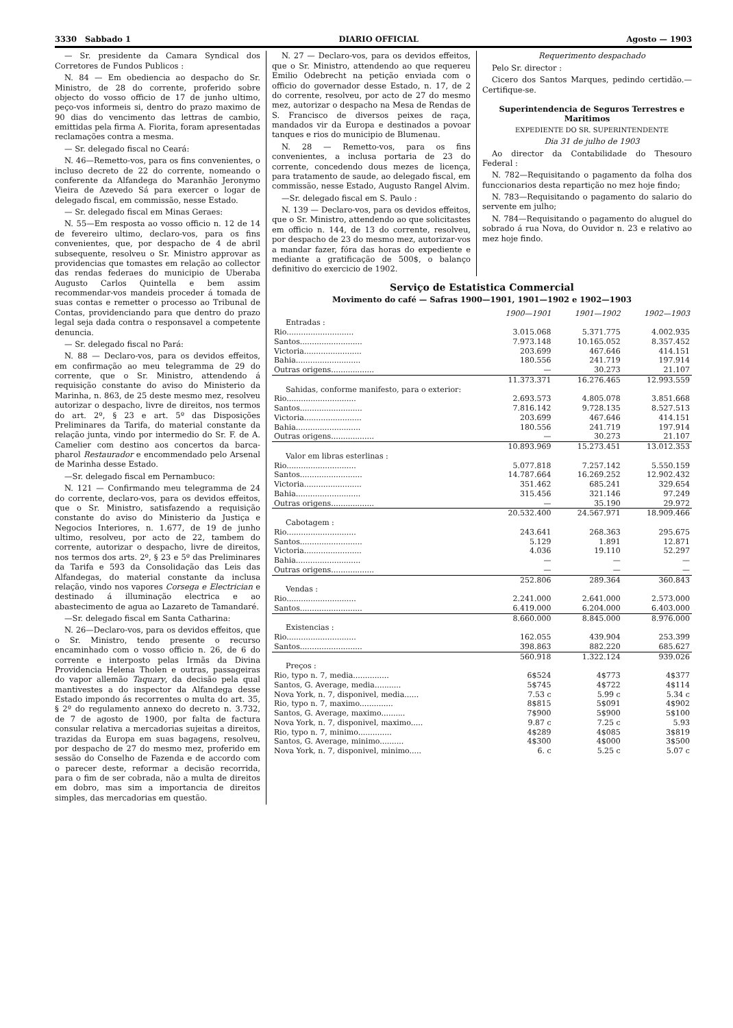3330 Sabbado 1 DIARIO OFFICIAL Agosto — 1903
— Sr. presidente da Camara Syndical dos Corretores de Fundos Publicos :
N. 84 — Em obediencia ao despacho do Sr. Ministro, de 28 do corrente, proferido sobre objecto do vosso officio de 17 de junho ultimo, peço-vos informeis si, dentro do prazo maximo de 90 dias do vencimento das lettras de cambio, emittidas pela firma A. Fiorita, foram apresentadas reclamações contra a mesma.
— Sr. delegado fiscal no Ceará:
N. 46—Remetto-vos, para os fins convenientes, o incluso decreto de 22 do corrente, nomeando o conferente da Alfandega do Maranhão Jeronymo Vieira de Azevedo Sá para exercer o logar de delegado fiscal, em commissão, nesse Estado.
— Sr. delegado fiscal em Minas Geraes:
N. 55—Em resposta ao vosso officio n. 12 de 14 de fevereiro ultimo, declaro-vos, para os fins convenientes, que, por despacho de 4 de abril subsequente, resolveu o Sr. Ministro approvar as providencias que tomastes em relação ao collector das rendas federaes do municipio de Uberaba Augusto Carlos Quintella e bem assim recommendar-vos mandeis proceder á tomada de suas contas e remetter o processo ao Tribunal de Contas, providenciando para que dentro do prazo legal seja dada contra o responsavel a competente denuncia.
— Sr. delegado fiscal no Pará:
N. 88 — Declaro-vos, para os devidos effeitos, em confirmação ao meu telegramma de 29 do corrente, que o Sr. Ministro, attendendo á requisição constante do aviso do Ministerio da Marinha, n. 863, de 25 deste mesmo mez, resolveu autorizar o despacho, livre de direitos, nos termos do art. 2º, § 23 e art. 5º das Disposições Preliminares da Tarifa, do material constante da relação junta, vindo por intermedio do Sr. F. de A. Camelier com destino aos concertos da barca-pharol Restaurador e encommendado pelo Arsenal de Marinha desse Estado.
—Sr. delegado fiscal em Pernambuco:
N. 121 — Confirmando meu telegramma de 24 do corrente, declaro-vos, para os devidos effeitos, que o Sr. Ministro, satisfazendo a requisição constante do aviso do Ministerio da Justiça e Negocios Interiores, n. 1.677, de 19 de junho ultimo, resolveu, por acto de 22, tambem do corrente, autorizar o despacho, livre de direitos, nos termos dos arts. 2º, § 23 e 5º das Preliminares da Tarifa e 593 da Consolidação das Leis das Alfandegas, do material constante da inclusa relação, vindo nos vapores Corsega e Electrician e destinado á illuminação electrica e ao abastecimento de agua ao Lazareto de Tamandaré.
—Sr. delegado fiscal em Santa Catharina:
N. 26—Declaro-vos, para os devidos effeitos, que o Sr. Ministro, tendo presente o recurso encaminhado com o vosso officio n. 26, de 6 do corrente e interposto pelas Irmãs da Divina Providencia Helena Tholen e outras, passageiras do vapor allemão Taquary, da decisão pela qual mantivestes a do inspector da Alfandega desse Estado impondo ás recorrentes o multa do art. 35, § 2º do regulamento annexo do decreto n. 3.732, de 7 de agosto de 1900, por falta de factura consular relativa a mercadorias sujeitas a direitos, trazidas da Europa em suas bagagens, resolveu, por despacho de 27 do mesmo mez, proferido em sessão do Conselho de Fazenda e de accordo com o parecer deste, reformar a decisão recorrida, para o fim de ser cobrada, não a multa de direitos em dobro, mas sim a importancia de direitos simples, das mercadorias em questão.
N. 27 — Declaro-vos, para os devidos effeitos, que o Sr. Ministro, attendendo ao que requereu Emilio Odebrecht na petição enviada com o officio do governador desse Estado, n. 17, de 2 do corrente, resolveu, por acto de 27 do mesmo mez, autorizar o despacho na Mesa de Rendas de S. Francisco de diversos peixes de raça, mandados vir da Europa e destinados a povoar tanques e rios do municipio de Blumenau.
N. 28 — Remetto-vos, para os fins convenientes, a inclusa portaria de 23 do corrente, concedendo dous mezes de licença, para tratamento de saude, ao delegado fiscal, em commissão, nesse Estado, Augusto Rangel Alvim.
—Sr. delegado fiscal em S. Paulo :
N. 139 — Declaro-vos, para os devidos effeitos, que o Sr. Ministro, attendendo ao que solicitastes em officio n. 144, de 13 do corrente, resolveu, por despacho de 23 do mesmo mez, autorizar-vos a mandar fazer, fóra das horas do expediente e mediante a gratificação de 500$, o balanço definitivo do exercicio de 1902.
Requerimento despachado
Pelo Sr. director :
Cicero dos Santos Marques, pedindo certidão.— Certifique-se.
Superintendencia de Seguros Terrestres e Maritimos
EXPEDIENTE DO SR. SUPERINTENDENTE
Dia 31 de julho de 1903
Ao director da Contabilidade do Thesouro Federal :
N. 782—Requisitando o pagamento da folha dos funccionarios desta repartição no mez hoje findo;
N. 783—Requisitando o pagamento do salario do servente em julho;
N. 784—Requisitando o pagamento do aluguel do sobrado á rua Nova, do Ouvidor n. 23 e relativo ao mez hoje findo.
Serviço de Estatistica Commercial
Movimento do café — Safras 1900—1901, 1901—1902 e 1902—1903
| | 1900—1901 | 1901—1902 | 1902—1903 |
| --- | --- | --- | --- |
| Entradas : | | | |
| Rio............................ | 3.015.068 | 5.371.775 | 4.002.935 |
| Santos.......................... | 7.973.148 | 10.165.052 | 8.357.452 |
| Victoria........................ | 203.699 | 467.646 | 414.151 |
| Bahia........................... | 180.556 | 241.719 | 197.914 |
| Outras origens.................. | — | 30.273 | 21.107 |
| | 11.373.371 | 16.276.465 | 12.993.559 |
| Sahidas, conforme manifesto, para o exterior: | | | |
| Rio............................. | 2.693.573 | 4.805.078 | 3.851.668 |
| Santos.......................... | 7.816.142 | 9.728.135 | 8.527.513 |
| Victoria........................ | 203.699 | 467.646 | 414.151 |
| Bahia........................... | 180.556 | 241.719 | 197.914 |
| Outras origens.................. | — | 30.273 | 21.107 |
| | 10.893.969 | 15.273.451 | 13.012.353 |
| Valor em libras esterlinas : | | | |
| Rio............................. | 5.077.818 | 7.257.142 | 5.550.159 |
| Santos.......................... | 14.787.664 | 16.269.252 | 12.902.432 |
| Victoria........................ | 351.462 | 685.241 | 329.654 |
| Bahia........................... | 315.456 | 321.146 | 97.249 |
| Outras origens.................. | — | 35.190 | 29.972 |
| | 20.532.400 | 24.567.971 | 18.909.466 |
| Cabotagem : | | | |
| Rio............................. | 243.641 | 268.363 | 295.675 |
| Santos.......................... | 5.129 | 1.891 | 12.871 |
| Victoria........................ | 4.036 | 19.110 | 52.297 |
| Bahia........................... | — | — | — |
| Outras origens.................. | — | — | — |
| | 252.806 | 289.364 | 360.843 |
| Vendas : | | | |
| Rio............................. | 2.241.000 | 2.641.000 | 2.573.000 |
| Santos.......................... | 6.419.000 | 6.204.000 | 6.403.000 |
| | 8.660.000 | 8.845.000 | 8.976.000 |
| Existencias : | | | |
| Rio............................. | 162.055 | 439.904 | 253.399 |
| Santos.......................... | 398.863 | 882.220 | 685.627 |
| | 560.918 | 1.322.124 | 939.026 |
| Preços : | | | |
| Rio, typo n. 7, media............... | 6$524 | 4$773 | 4$377 |
| Santos, G. Average, media........... | 5$745 | 4$722 | 4$114 |
| Nova York, n. 7, disponivel, media...... | 7.53 c | 5.99 c | 5.34 c |
| Rio, typo n. 7, maximo.............. | 8$815 | 5$091 | 4$902 |
| Santos, G. Average, maximo.......... | 7$900 | 5$900 | 5$100 |
| Nova York, n. 7, disponivel, maximo..... | 9.87 c | 7.25 c | 5.93 |
| Rio, typo n. 7, minimo.............. | 4$289 | 4$085 | 3$819 |
| Santos, G. Average, minimo.......... | 4$300 | 4$000 | 3$500 |
| Nova York, n. 7, disponivel, minimo..... | 6. c | 5.25 c | 5.07 c |